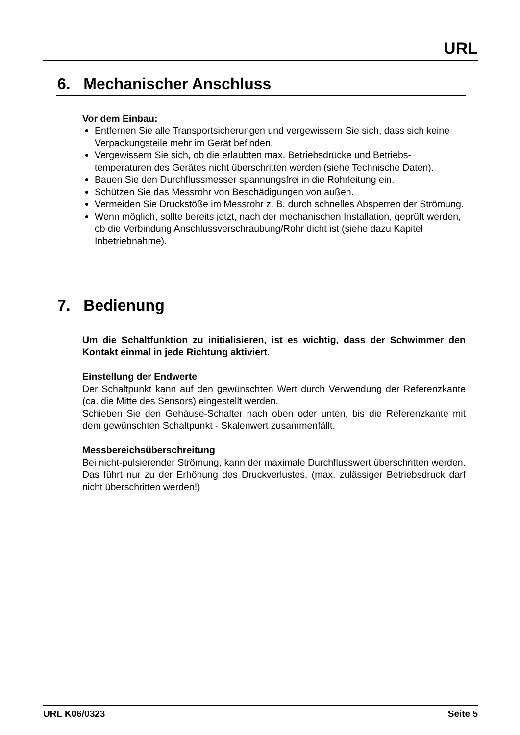URL
6. Mechanischer Anschluss
Vor dem Einbau:
Entfernen Sie alle Transportsicherungen und vergewissern Sie sich, dass sich keine Verpackungsteile mehr im Gerät befinden.
Vergewissern Sie sich, ob die erlaubten max. Betriebsdrücke und Betriebs-temperaturen des Gerätes nicht überschritten werden (siehe Technische Daten).
Bauen Sie den Durchflussmesser spannungsfrei in die Rohrleitung ein.
Schützen Sie das Messrohr von Beschädigungen von außen.
Vermeiden Sie Druckstöße im Messrohr z. B. durch schnelles Absperren der Strömung.
Wenn möglich, sollte bereits jetzt, nach der mechanischen Installation, geprüft werden, ob die Verbindung Anschlussverschraubung/Rohr dicht ist (siehe dazu Kapitel Inbetriebnahme).
7. Bedienung
Um die Schaltfunktion zu initialisieren, ist es wichtig, dass der Schwimmer den Kontakt einmal in jede Richtung aktiviert.
Einstellung der Endwerte
Der Schaltpunkt kann auf den gewünschten Wert durch Verwendung der Referenzkante (ca. die Mitte des Sensors) eingestellt werden.
Schieben Sie den Gehäuse-Schalter nach oben oder unten, bis die Referenzkante mit dem gewünschten Schaltpunkt - Skalenwert zusammenfällt.
Messbereichsüberschreitung
Bei nicht-pulsierender Strömung, kann der maximale Durchflusswert überschritten werden. Das führt nur zu der Erhöhung des Druckverlustes. (max. zulässiger Betriebsdruck darf nicht überschritten werden!)
URL K06/0323 Seite 5